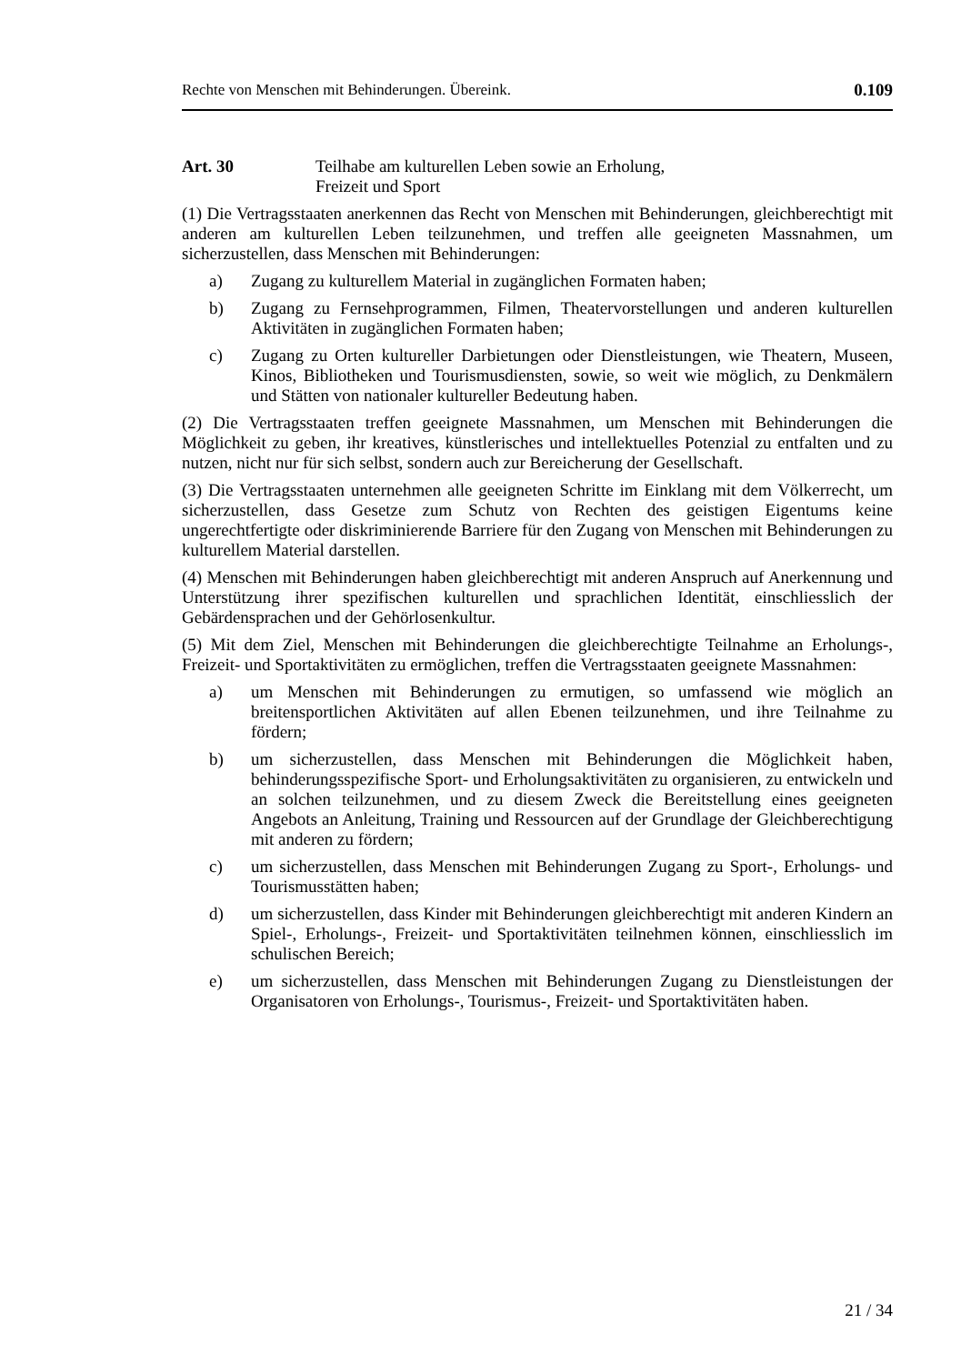Rechte von Menschen mit Behinderungen. Übereink. 0.109
Art. 30 Teilhabe am kulturellen Leben sowie an Erholung,
Freizeit und Sport
(1) Die Vertragsstaaten anerkennen das Recht von Menschen mit Behinderungen, gleichberechtigt mit anderen am kulturellen Leben teilzunehmen, und treffen alle geeigneten Massnahmen, um sicherzustellen, dass Menschen mit Behinderungen:
a) Zugang zu kulturellem Material in zugänglichen Formaten haben;
b) Zugang zu Fernsehprogrammen, Filmen, Theatervorstellungen und anderen kulturellen Aktivitäten in zugänglichen Formaten haben;
c) Zugang zu Orten kultureller Darbietungen oder Dienstleistungen, wie Theatern, Museen, Kinos, Bibliotheken und Tourismusdiensten, sowie, so weit wie möglich, zu Denkmälern und Stätten von nationaler kultureller Bedeutung haben.
(2) Die Vertragsstaaten treffen geeignete Massnahmen, um Menschen mit Behinderungen die Möglichkeit zu geben, ihr kreatives, künstlerisches und intellektuelles Potenzial zu entfalten und zu nutzen, nicht nur für sich selbst, sondern auch zur Bereicherung der Gesellschaft.
(3) Die Vertragsstaaten unternehmen alle geeigneten Schritte im Einklang mit dem Völkerrecht, um sicherzustellen, dass Gesetze zum Schutz von Rechten des geistigen Eigentums keine ungerechtfertigte oder diskriminierende Barriere für den Zugang von Menschen mit Behinderungen zu kulturellem Material darstellen.
(4) Menschen mit Behinderungen haben gleichberechtigt mit anderen Anspruch auf Anerkennung und Unterstützung ihrer spezifischen kulturellen und sprachlichen Identität, einschliesslich der Gebärdensprachen und der Gehörlosenkultur.
(5) Mit dem Ziel, Menschen mit Behinderungen die gleichberechtigte Teilnahme an Erholungs-, Freizeit- und Sportaktivitäten zu ermöglichen, treffen die Vertragsstaaten geeignete Massnahmen:
a) um Menschen mit Behinderungen zu ermutigen, so umfassend wie möglich an breitensportlichen Aktivitäten auf allen Ebenen teilzunehmen, und ihre Teilnahme zu fördern;
b) um sicherzustellen, dass Menschen mit Behinderungen die Möglichkeit haben, behinderungsspezifische Sport- und Erholungsaktivitäten zu organisieren, zu entwickeln und an solchen teilzunehmen, und zu diesem Zweck die Bereitstellung eines geeigneten Angebots an Anleitung, Training und Ressourcen auf der Grundlage der Gleichberechtigung mit anderen zu fördern;
c) um sicherzustellen, dass Menschen mit Behinderungen Zugang zu Sport-, Erholungs- und Tourismusstätten haben;
d) um sicherzustellen, dass Kinder mit Behinderungen gleichberechtigt mit anderen Kindern an Spiel-, Erholungs-, Freizeit- und Sportaktivitäten teilnehmen können, einschliesslich im schulischen Bereich;
e) um sicherzustellen, dass Menschen mit Behinderungen Zugang zu Dienstleistungen der Organisatoren von Erholungs-, Tourismus-, Freizeit- und Sportaktivitäten haben.
21 / 34